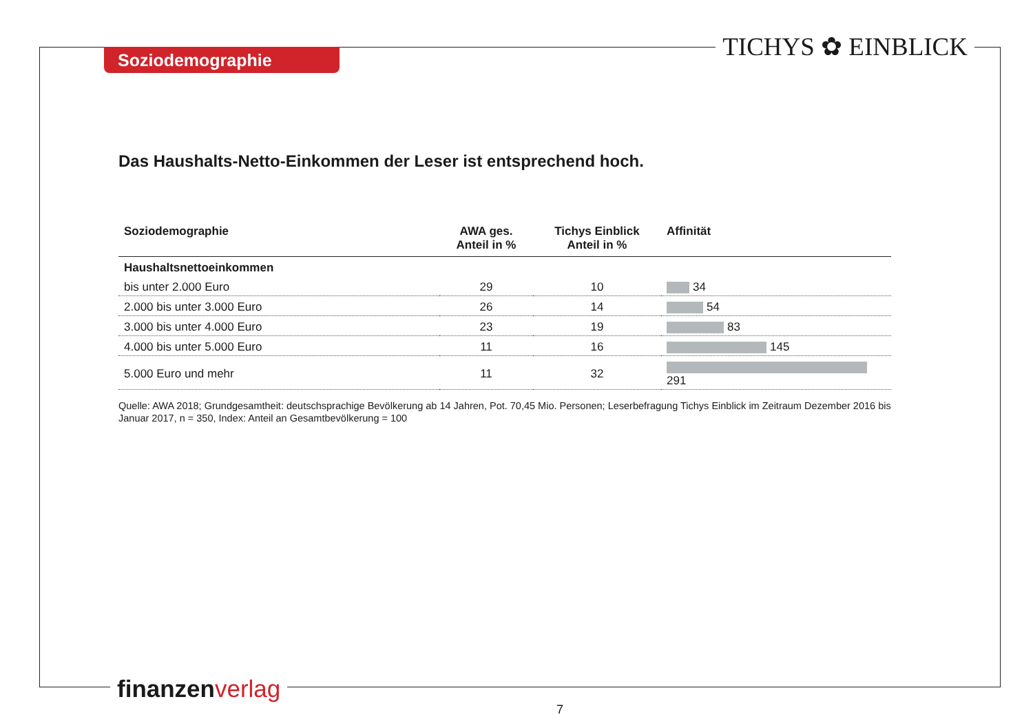Soziodemographie TICHYS ✿ EINBLICK
Das Haushalts-Netto-Einkommen der Leser ist entsprechend hoch.
| Soziodemographie | AWA ges. Anteil in % | Tichys Einblick Anteil in % | Affinität |
| --- | --- | --- | --- |
| Haushaltsnettoeinkommen | | | |
| bis unter 2.000 Euro | 29 | 10 | 34 |
| 2.000 bis unter 3.000 Euro | 26 | 14 | 54 |
| 3.000 bis unter 4.000 Euro | 23 | 19 | 83 |
| 4.000 bis unter 5.000 Euro | 11 | 16 | 145 |
| 5.000 Euro und mehr | 11 | 32 | 291 |
Quelle: AWA 2018; Grundgesamtheit: deutschsprachige Bevölkerung ab 14 Jahren, Pot. 70,45 Mio. Personen; Leserbefragung Tichys Einblick im Zeitraum Dezember 2016 bis Januar 2017, n = 350, Index: Anteil an Gesamtbevölkerung = 100
finanzenverlag
7